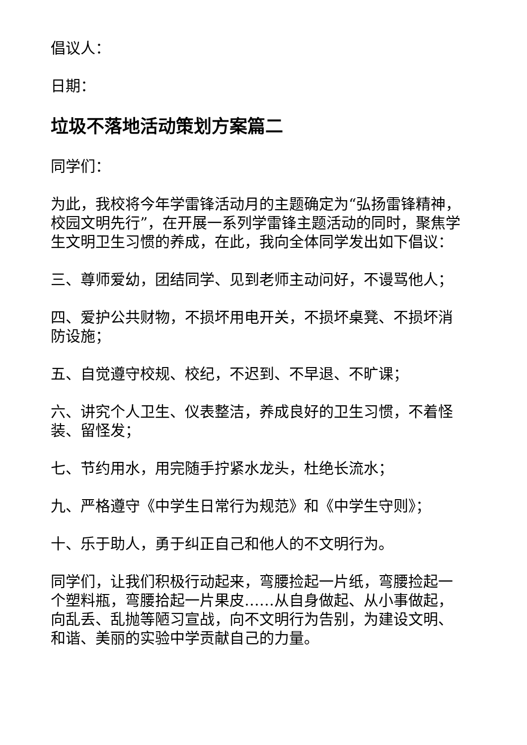倡议人：
日期：
垃圾不落地活动策划方案篇二
同学们：
为此，我校将今年学雷锋活动月的主题确定为“弘扬雷锋精神，校园文明先行”，在开展一系列学雷锋主题活动的同时，聚焦学生文明卫生习惯的养成，在此，我向全体同学发出如下倡议：
三、尊师爱幼，团结同学、见到老师主动问好，不谩骂他人；
四、爱护公共财物，不损坏用电开关，不损坏桌凳、不损坏消防设施；
五、自觉遵守校规、校纪，不迟到、不早退、不旷课；
六、讲究个人卫生、仪表整洁，养成良好的卫生习惯，不着怪装、留怪发；
七、节约用水，用完随手拧紧水龙头，杜绝长流水；
九、严格遵守《中学生日常行为规范》和《中学生守则》；
十、乐于助人，勇于纠正自己和他人的不文明行为。
同学们，让我们积极行动起来，弯腰捡起一片纸，弯腰捡起一个塑料瓶，弯腰拾起一片果皮……从自身做起、从小事做起，向乱丢、乱抛等陋习宣战，向不文明行为告别，为建设文明、和谐、美丽的实验中学贡献自己的力量。